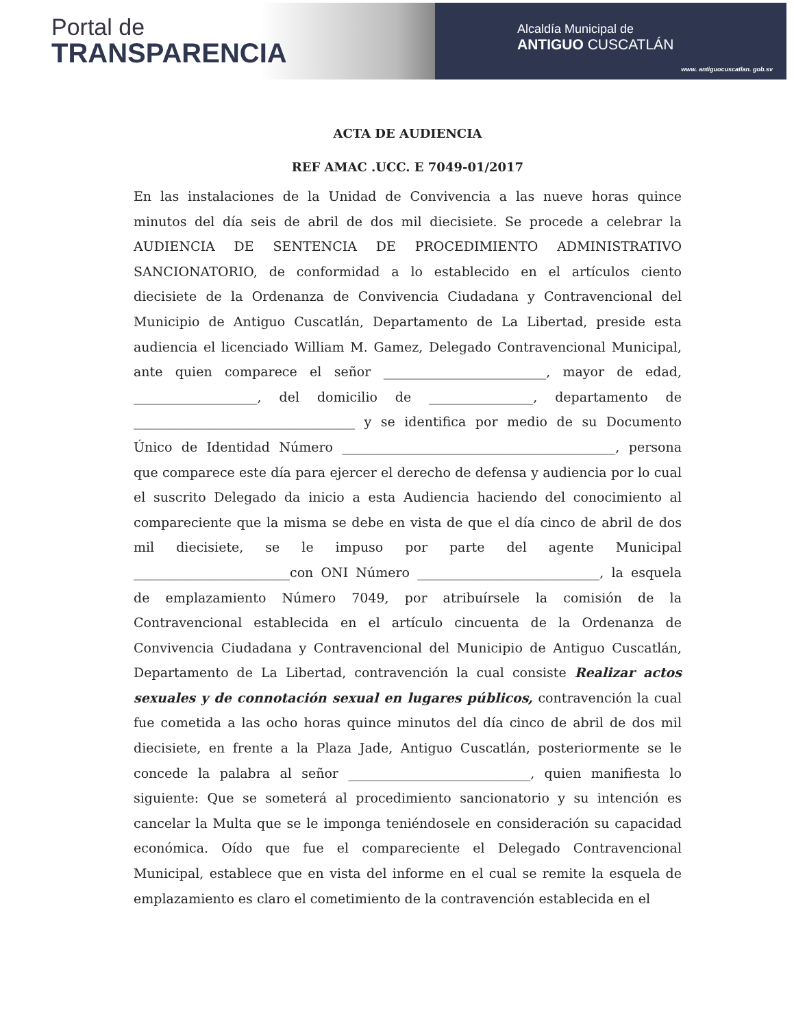Portal de
TRANSPARENCIA
Alcaldía Municipal de
ANTIGUO CUSCATLÁN
www. antiguocuscatlan. gob.sv
ACTA DE AUDIENCIA
REF AMAC .UCC. E 7049-01/2017
En las instalaciones de la Unidad de Convivencia a las nueve horas quince minutos del día seis de abril de dos mil diecisiete. Se procede a celebrar la AUDIENCIA DE SENTENCIA DE PROCEDIMIENTO ADMINISTRATIVO SANCIONATORIO, de conformidad a lo establecido en el artículos ciento diecisiete de la Ordenanza de Convivencia Ciudadana y Contravencional del Municipio de Antiguo Cuscatlán, Departamento de La Libertad, preside esta audiencia el licenciado William M. Gamez, Delegado Contravencional Municipal, ante quien comparece el señor _________________________, mayor de edad, ___________________, del domicilio de ________________, departamento de __________________________________ y se identifica por medio de su Documento Único de Identidad Número __________________________________________, persona que comparece este día para ejercer el derecho de defensa y audiencia por lo cual el suscrito Delegado da inicio a esta Audiencia haciendo del conocimiento al compareciente que la misma se debe en vista de que el día cinco de abril de dos mil diecisiete, se le impuso por parte del agente Municipal ________________________con ONI Número ____________________________, la esquela de emplazamiento Número 7049, por atribuírsele la comisión de la Contravencional establecida en el artículo cincuenta de la Ordenanza de Convivencia Ciudadana y Contravencional del Municipio de Antiguo Cuscatlán, Departamento de La Libertad, contravención la cual consiste Realizar actos sexuales y de connotación sexual en lugares públicos, contravención la cual fue cometida a las ocho horas quince minutos del día cinco de abril de dos mil diecisiete, en frente a la Plaza Jade, Antiguo Cuscatlán, posteriormente se le concede la palabra al señor ____________________________, quien manifiesta lo siguiente: Que se someterá al procedimiento sancionatorio y su intención es cancelar la Multa que se le imponga teniéndosele en consideración su capacidad económica. Oído que fue el compareciente el Delegado Contravencional Municipal, establece que en vista del informe en el cual se remite la esquela de emplazamiento es claro el cometimiento de la contravención establecida en el